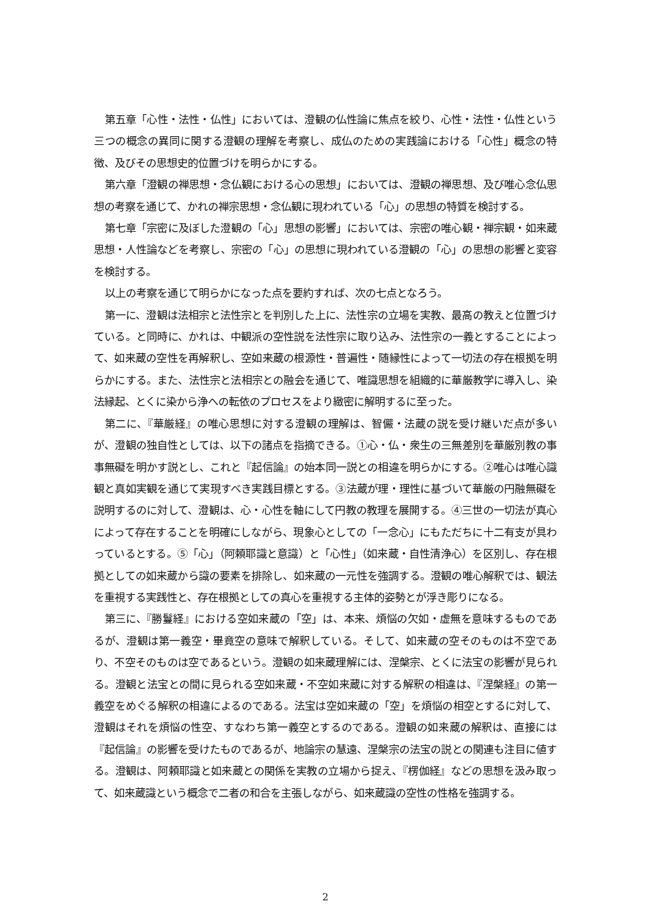第五章「心性・法性・仏性」においては、澄観の仏性論に焦点を絞り、心性・法性・仏性という三つの概念の異同に関する澄観の理解を考察し、成仏のための実践論における「心性」概念の特徴、及びその思想史的位置づけを明らかにする。
第六章「澄観の禅思想・念仏観における心の思想」においては、澄観の禅思想、及び唯心念仏思想の考察を通じて、かれの禅宗思想・念仏観に現われている「心」の思想の特質を検討する。
第七章「宗密に及ぼした澄観の「心」思想の影響」においては、宗密の唯心観・禅宗観・如来蔵思想・人性論などを考察し、宗密の「心」の思想に現われている澄観の「心」の思想の影響と変容を検討する。
以上の考察を通じて明らかになった点を要約すれば、次の七点となろう。
第一に、澄観は法相宗と法性宗とを判別した上に、法性宗の立場を実教、最高の教えと位置づけている。と同時に、かれは、中観派の空性説を法性宗に取り込み、法性宗の一義とすることによって、如来蔵の空性を再解釈し、空如来蔵の根源性・普遍性・随縁性によって一切法の存在根拠を明らかにする。また、法性宗と法相宗との融会を通じて、唯識思想を組織的に華厳教学に導入し、染法縁起、とくに染から浄への転依のプロセスをより緻密に解明するに至った。
第二に、『華厳経』の唯心思想に対する澄観の理解は、智儼・法蔵の説を受け継いだ点が多いが、澄観の独自性としては、以下の諸点を指摘できる。①心・仏・衆生の三無差別を華厳別教の事事無礙を明かす説とし、これと『起信論』の始本同一説との相違を明らかにする。②唯心は唯心識観と真如実観を通じて実現すべき実践目標とする。③法蔵が理・理性に基づいて華厳の円融無礙を説明するのに対して、澄観は、心・心性を軸にして円教の教理を展開する。④三世の一切法が真心によって存在することを明確にしながら、現象心としての「一念心」にもただちに十二有支が具わっているとする。⑤「心」（阿頼耶識と意識）と「心性」（如来蔵・自性清浄心）を区別し、存在根拠としての如来蔵から識の要素を排除し、如来蔵の一元性を強調する。澄観の唯心解釈では、観法を重視する実践性と、存在根拠としての真心を重視する主体的姿勢とが浮き彫りになる。
第三に、『勝鬘経』における空如来蔵の「空」は、本来、煩悩の欠如・虚無を意味するものであるが、澄観は第一義空・畢竟空の意味で解釈している。そして、如来蔵の空そのものは不空であり、不空そのものは空であるという。澄観の如来蔵理解には、涅槃宗、とくに法宝の影響が見られる。澄観と法宝との間に見られる空如来蔵・不空如来蔵に対する解釈の相違は、『涅槃経』の第一義空をめぐる解釈の相違によるのである。法宝は空如来蔵の「空」を煩悩の相空とするに対して、澄観はそれを煩悩の性空、すなわち第一義空とするのである。澄観の如来蔵の解釈は、直接には『起信論』の影響を受けたものであるが、地論宗の慧遠、涅槃宗の法宝の説との関連も注目に値する。澄観は、阿頼耶識と如来蔵との関係を実教の立場から捉え、『楞伽経』などの思想を汲み取って、如来蔵識という概念で二者の和合を主張しながら、如来蔵識の空性の性格を強調する。
2